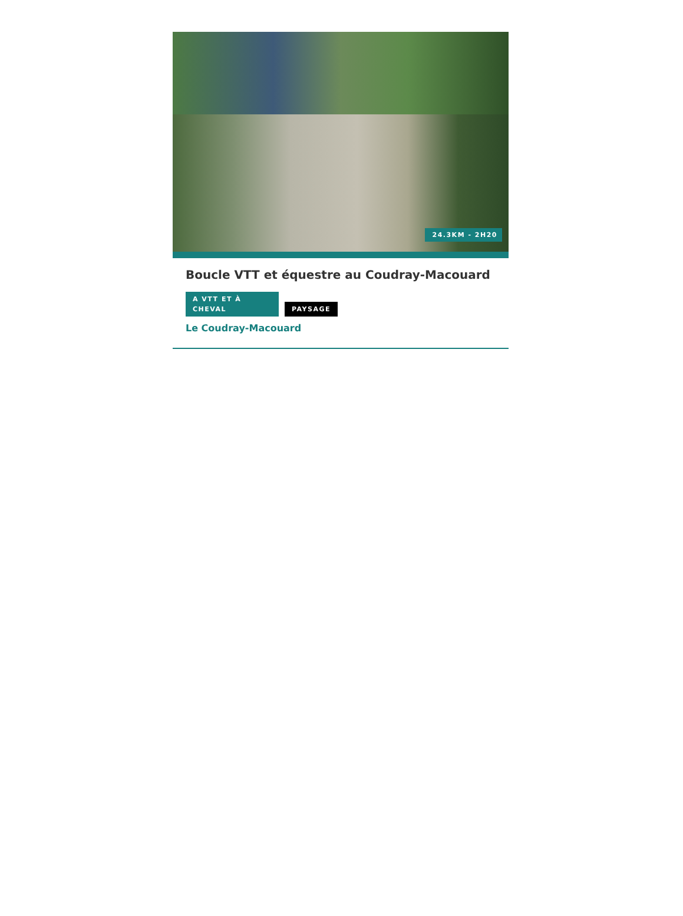24.3KM - 2H20
Boucle VTT et équestre au Coudray-Macouard
A VTT ET À CHEVAL PAYSAGE
Le Coudray-Macouard